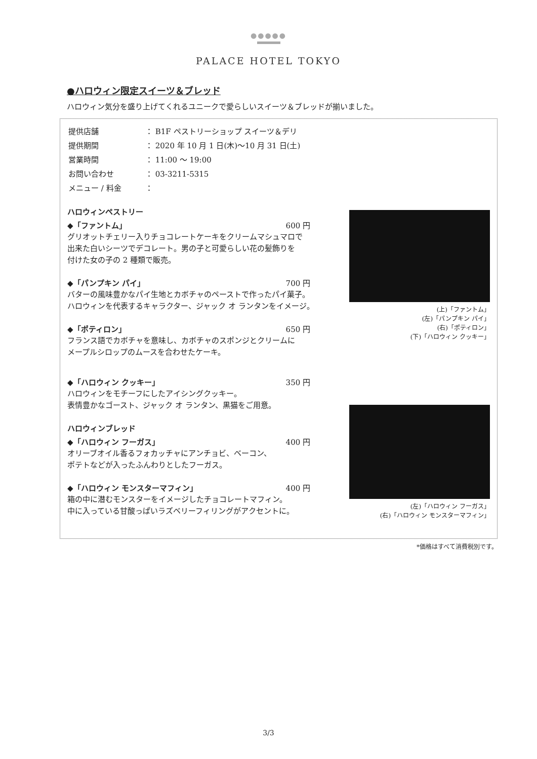●●●●●
PALACE HOTEL TOKYO
●ハロウィン限定スイーツ＆ブレッド
ハロウィン気分を盛り上げてくれるユニークで愛らしいスイーツ＆ブレッドが揃いました。
| 提供店舗 | ： B1F ペストリーショップ スイーツ＆デリ |
| 提供期間 | ： 2020 年 10 月 1 日(木)～10 月 31 日(土) |
| 営業時間 | ： 11:00 ～ 19:00 |
| お問い合わせ | ： 03-3211-5315 |
| メニュー / 料金 | ： |
ハロウィンペストリー
◆「ファントム」 600 円
グリオットチェリー入りチョコレートケーキをクリームマシュマロで
出来た白いシーツでデコレート。男の子と可愛らしい花の髪飾りを
付けた女の子の 2 種類で販売。
◆「パンプキン パイ」 700 円
バターの風味豊かなパイ生地とカボチャのペーストで作ったパイ菓子。
ハロウィンを代表するキャラクター、ジャック オ ランタンをイメージ。
◆「ポティロン」 650 円
フランス語でカボチャを意味し、カボチャのスポンジとクリームに
メープルシロップのムースを合わせたケーキ。
◆「ハロウィン クッキー」 350 円
ハロウィンをモチーフにしたアイシングクッキー。
表情豊かなゴースト、ジャック オ ランタン、黒猫をご用意。
ハロウィンブレッド
◆「ハロウィン フーガス」 400 円
オリーブオイル香るフォカッチャにアンチョビ、ベーコン、
ポテトなどが入ったふんわりとしたフーガス。
◆「ハロウィン モンスターマフィン」 400 円
箱の中に潜むモンスターをイメージしたチョコレートマフィン。
中に入っている甘酸っぱいラズベリーフィリングがアクセントに。
(上)「ファントム」
(左)「パンプキン パイ」
(右)「ポティロン」
(下)「ハロウィン クッキー」
(左)「ハロウィン フーガス」
(右)「ハロウィン モンスターマフィン」
*価格はすべて消費税別です。
3/3